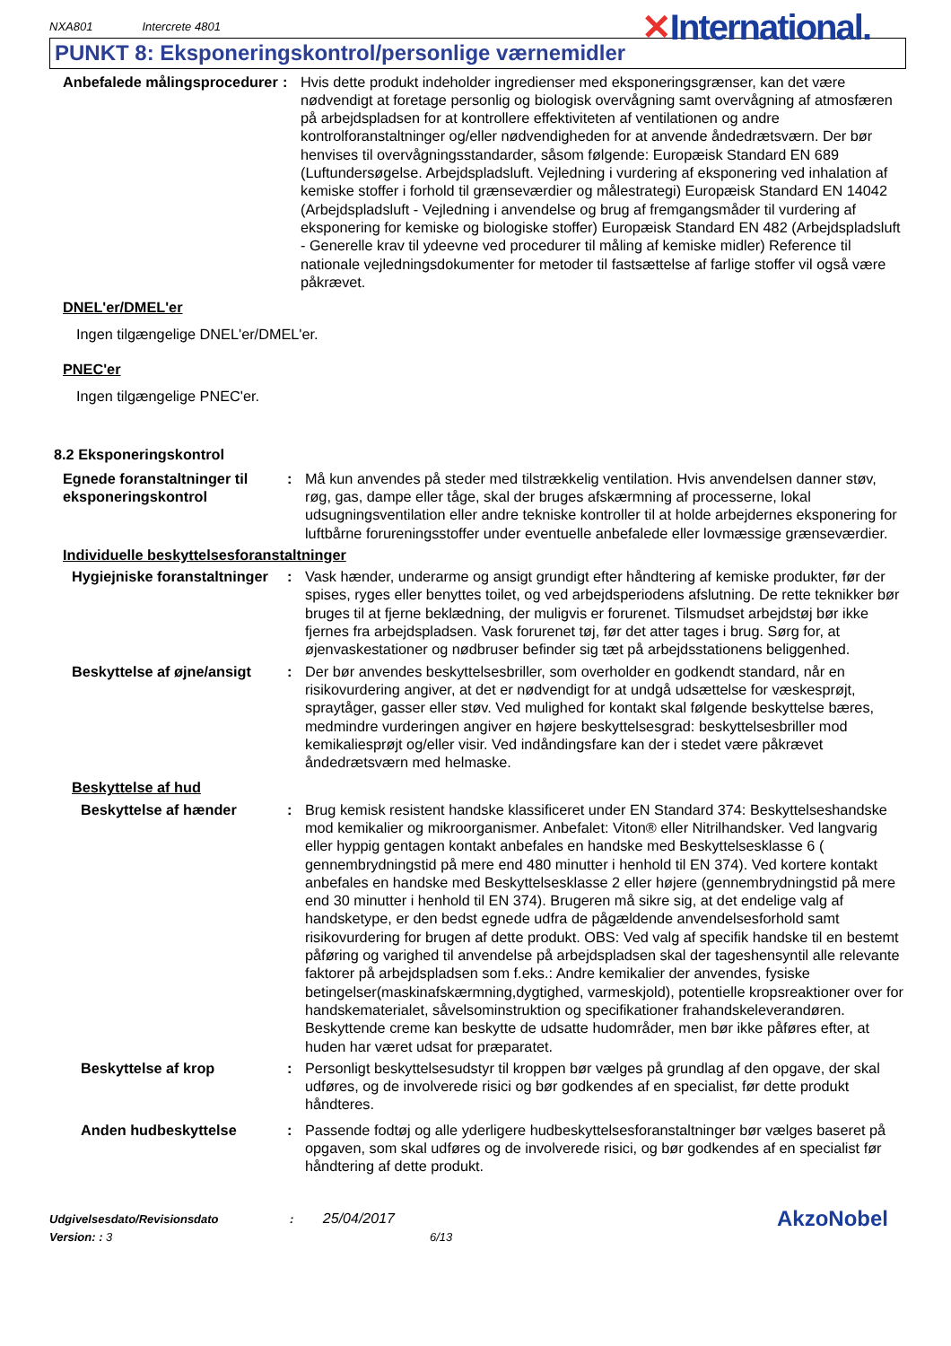NXA801 Intercrete 4801
✕International.
PUNKT 8: Eksponeringskontrol/personlige værnemidler
Anbefalede målingsprocedurer
: Hvis dette produkt indeholder ingredienser med eksponeringsgrænser, kan det være nødvendigt at foretage personlig og biologisk overvågning samt overvågning af atmosfæren på arbejdspladsen for at kontrollere effektiviteten af ventilationen og andre kontrolforanstaltninger og/eller nødvendigheden for at anvende åndedrætsværn. Der bør henvises til overvågningsstandarder, såsom følgende: Europæisk Standard EN 689 (Luftundersøgelse. Arbejdspladsluft. Vejledning i vurdering af eksponering ved inhalation af kemiske stoffer i forhold til grænseværdier og målestrategi) Europæisk Standard EN 14042 (Arbejdspladsluft - Vejledning i anvendelse og brug af fremgangsmåder til vurdering af eksponering for kemiske og biologiske stoffer) Europæisk Standard EN 482 (Arbejdspladsluft - Generelle krav til ydeevne ved procedurer til måling af kemiske midler) Reference til nationale vejledningsdokumenter for metoder til fastsættelse af farlige stoffer vil også være påkrævet.
DNEL'er/DMEL'er
Ingen tilgængelige DNEL'er/DMEL'er.
PNEC'er
Ingen tilgængelige PNEC'er.
8.2 Eksponeringskontrol
Egnede foranstaltninger til eksponeringskontrol
: Må kun anvendes på steder med tilstrækkelig ventilation. Hvis anvendelsen danner støv, røg, gas, dampe eller tåge, skal der bruges afskærmning af processerne, lokal udsugningsventilation eller andre tekniske kontroller til at holde arbejdernes eksponering for luftbårne forureningsstoffer under eventuelle anbefalede eller lovmæssige grænseværdier.
Individuelle beskyttelsesforanstaltninger
Hygiejniske foranstaltninger
: Vask hænder, underarme og ansigt grundigt efter håndtering af kemiske produkter, før der spises, ryges eller benyttes toilet, og ved arbejdsperiodens afslutning. De rette teknikker bør bruges til at fjerne beklædning, der muligvis er forurenet. Tilsmudset arbejdstøj bør ikke fjernes fra arbejdspladsen. Vask forurenet tøj, før det atter tages i brug. Sørg for, at øjenvaskestationer og nødbruser befinder sig tæt på arbejdsstationens beliggenhed.
Beskyttelse af øjne/ansigt
: Der bør anvendes beskyttelsesbriller, som overholder en godkendt standard, når en risikovurdering angiver, at det er nødvendigt for at undgå udsættelse for væskesprøjt, spraytåger, gasser eller støv. Ved mulighed for kontakt skal følgende beskyttelse bæres, medmindre vurderingen angiver en højere beskyttelsesgrad: beskyttelsesbriller mod kemikaliesprøjt og/eller visir. Ved indåndingsfare kan der i stedet være påkrævet åndedrætsværn med helmaske.
Beskyttelse af hud
Beskyttelse af hænder : Brug kemisk resistent handske klassificeret under EN Standard 374: Beskyttelseshandske mod kemikalier og mikroorganismer. Anbefalet: Viton® eller Nitrilhandsker. Ved langvarig eller hyppig gentagen kontakt anbefales en handske med Beskyttelsesklasse 6 ( gennembrydningstid på mere end 480 minutter i henhold til EN 374). Ved kortere kontakt anbefales en handske med Beskyttelsesklasse 2 eller højere (gennembrydningstid på mere end 30 minutter i henhold til EN 374). Brugeren må sikre sig, at det endelige valg af handsketype, er den bedst egnede udfra de pågældende anvendelsesforhold samt risikovurdering for brugen af dette produkt. OBS: Ved valg af specifik handske til en bestemt påføring og varighed til anvendelse på arbejdspladsen skal der tageshensyntil alle relevante faktorer på arbejdspladsen som f.eks.: Andre kemikalier der anvendes, fysiske betingelser(maskinafskærmning,dygtighed, varmeskjold), potentielle kropsreaktioner over for handskematerialet, såvelsominstruktion og specifikationer frahandskeleverandøren. Beskyttende creme kan beskytte de udsatte hudområder, men bør ikke påføres efter, at huden har været udsat for præparatet.
Beskyttelse af krop : Personligt beskyttelsesudstyr til kroppen bør vælges på grundlag af den opgave, der skal udføres, og de involverede risici og bør godkendes af en specialist, før dette produkt håndteres.
Anden hudbeskyttelse : Passende fodtøj og alle yderligere hudbeskyttelsesforanstaltninger bør vælges baseret på opgaven, som skal udføres og de involverede risici, og bør godkendes af en specialist før håndtering af dette produkt.
Udgivelsesdato/Revisionsdato : 25/04/2017
Version: : 3 6/13
AkzoNobel